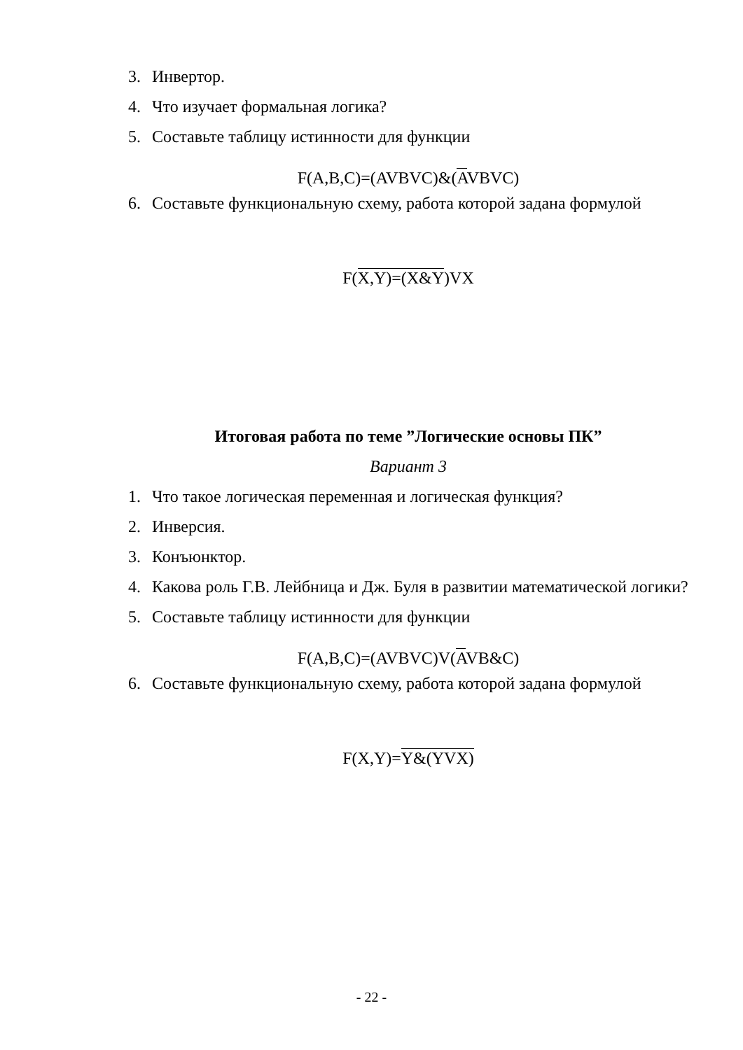3. Инвертор.
4. Что изучает формальная логика?
5. Составьте таблицу истинности для функции
F(A,B,C)=(AVBVC)&(AVBVC)
6. Составьте функциональную схему, работа которой задана формулой
F(X,Y)=(X&Y)VX
Итоговая работа по теме ”Логические основы ПК”
Вариант 3
1. Что такое логическая переменная и логическая функция?
2. Инверсия.
3. Конъюнктор.
4. Какова роль Г.В. Лейбница и Дж. Буля в развитии математической логики?
5. Составьте таблицу истинности для функции
F(A,B,C)=(AVBVC)V(AVB&C)
6. Составьте функциональную схему, работа которой задана формулой
F(X,Y)=Y&(YVX)
- 22 -